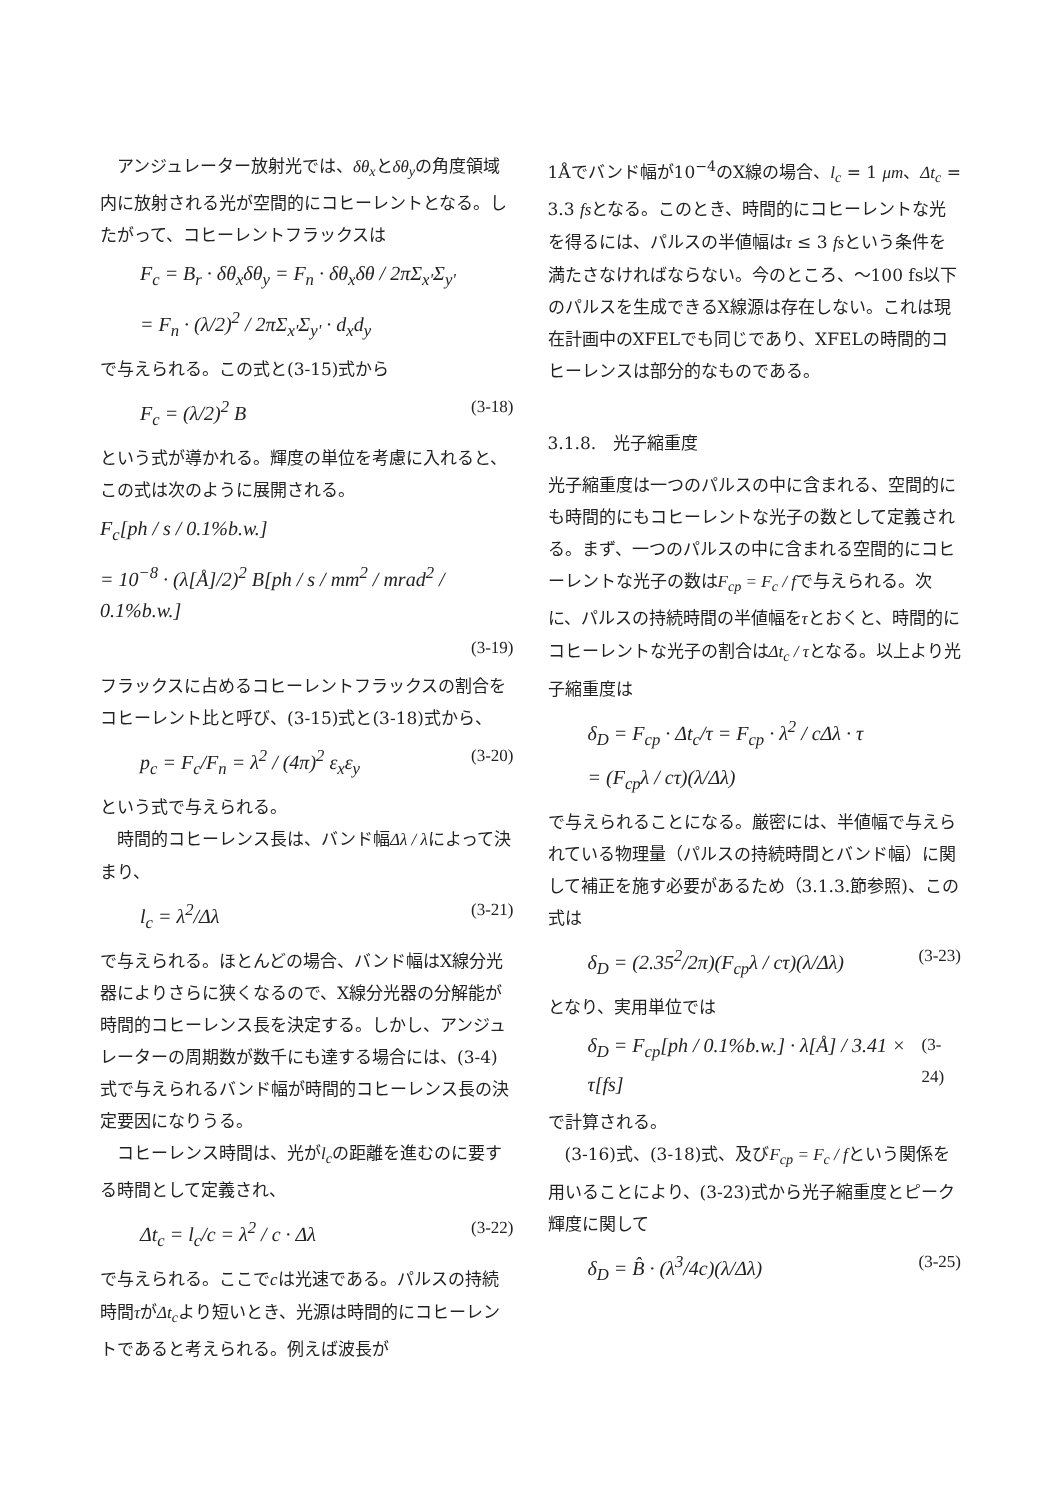アンジュレーター放射光では、δθ<sub>x</sub>とδθ<sub>y</sub>の角度領域内に放射される光が空間的にコヒーレントとなる。したがって、コヒーレントフラックスは
F<sub>c</sub> = B<sub>r</sub> · δθ<sub>x</sub>δθ<sub>y</sub> = F<sub>n</sub> · δθ<sub>x</sub>δθ / 2πΣ<sub>x'</sub>Σ<sub>y'</sub>
= F<sub>n</sub> · (λ/2)<sup>2</sup> / 2πΣ<sub>x'</sub>Σ<sub>y'</sub> · d<sub>x</sub>d<sub>y</sub>
で与えられる。この式と(3-15)式から
F<sub>c</sub> = (λ/2)<sup>2</sup> B (3-18)
という式が導かれる。輝度の単位を考慮に入れると、この式は次のように展開される。
F<sub>c</sub>[ph / s / 0.1%b.w.]
= 10<sup>−8</sup> · (λ[Å]/2)<sup>2</sup> B[ph / s / mm<sup>2</sup> / mrad<sup>2</sup> / 0.1%b.w.]
(3-19)
フラックスに占めるコヒーレントフラックスの割合をコヒーレント比と呼び、(3-15)式と(3-18)式から、
p<sub>c</sub> = F<sub>c</sub>/F<sub>n</sub> = λ<sup>2</sup> / (4π)<sup>2</sup> ε<sub>x</sub>ε<sub>y</sub> (3-20)
という式で与えられる。
　時間的コヒーレンス長は、バンド幅Δλ / λによって決まり、
l<sub>c</sub> = λ<sup>2</sup>/Δλ (3-21)
で与えられる。ほとんどの場合、バンド幅はX線分光器によりさらに狭くなるので、X線分光器の分解能が時間的コヒーレンス長を決定する。しかし、アンジュレーターの周期数が数千にも達する場合には、(3-4)式で与えられるバンド幅が時間的コヒーレンス長の決定要因になりうる。
　コヒーレンス時間は、光がl<sub>c</sub>の距離を進むのに要する時間として定義され、
Δt<sub>c</sub> = l<sub>c</sub>/c = λ<sup>2</sup> / c · Δλ (3-22)
で与えられる。ここでcは光速である。パルスの持続時間τがΔt<sub>c</sub>より短いとき、光源は時間的にコヒーレントであると考えられる。例えば波長が
1Åでバンド幅が10<sup>−4</sup>のX線の場合、l<sub>c</sub> = 1 μm、Δt<sub>c</sub> = 3.3 fsとなる。このとき、時間的にコヒーレントな光を得るには、パルスの半値幅はτ ≤ 3 fsという条件を満たさなければならない。今のところ、～100 fs以下のパルスを生成できるX線源は存在しない。これは現在計画中のXFELでも同じであり、XFELの時間的コヒーレンスは部分的なものである。
3.1.8.　光子縮重度
光子縮重度は一つのパルスの中に含まれる、空間的にも時間的にもコヒーレントな光子の数として定義される。まず、一つのパルスの中に含まれる空間的にコヒーレントな光子の数はF<sub>cp</sub> = F<sub>c</sub> / fで与えられる。次に、パルスの持続時間の半値幅をτとおくと、時間的にコヒーレントな光子の割合はΔt<sub>c</sub> / τとなる。以上より光子縮重度は
δ<sub>D</sub> = F<sub>cp</sub> · Δt<sub>c</sub>/τ = F<sub>cp</sub> · λ<sup>2</sup> / cΔλ · τ
= (F<sub>cp</sub>λ / cτ)(λ/Δλ)
で与えられることになる。厳密には、半値幅で与えられている物理量（パルスの持続時間とバンド幅）に関して補正を施す必要があるため（3.1.3.節参照)、この式は
δ<sub>D</sub> = (2.35<sup>2</sup>/2π)(F<sub>cp</sub>λ / cτ)(λ/Δλ) (3-23)
となり、実用単位では
δ<sub>D</sub> = F<sub>cp</sub>[ph / 0.1%b.w.] · λ[Å] / 3.41 × τ[fs] (3-24)
で計算される。
　(3-16)式、(3-18)式、及びF<sub>cp</sub> = F<sub>c</sub> / fという関係を用いることにより、(3-23)式から光子縮重度とピーク輝度に関して
δ<sub>D</sub> = B̂ · (λ<sup>3</sup>/4c)(λ/Δλ) (3-25)